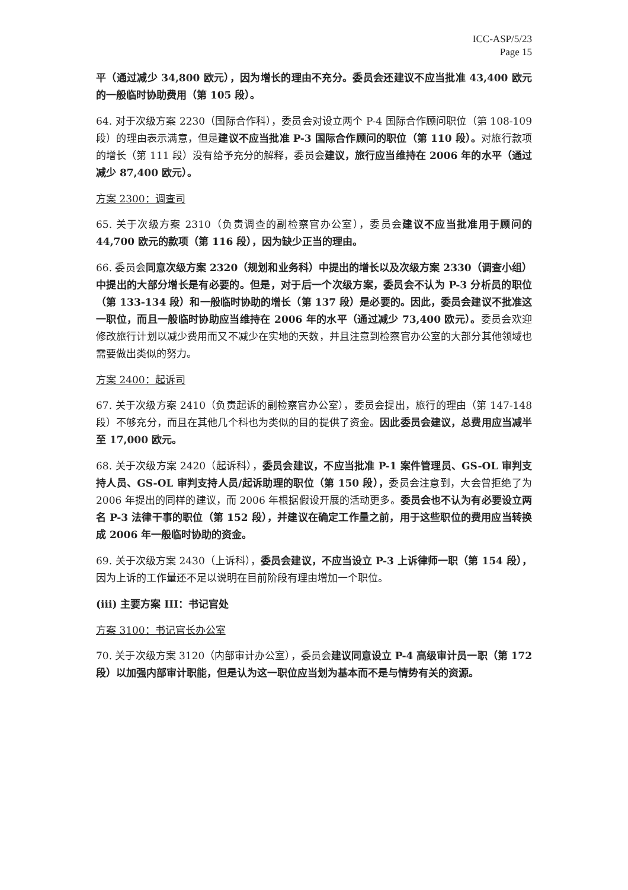ICC-ASP/5/23
Page 15
平（通过减少 34,800 欧元），因为增长的理由不充分。委员会还建议不应当批准 43,400 欧元的一般临时协助费用（第 105 段）。
64. 对于次级方案 2230（国际合作科），委员会对设立两个 P-4 国际合作顾问职位（第 108-109 段）的理由表示满意，但是建议不应当批准 P-3 国际合作顾问的职位（第 110 段）。对旅行款项的增长（第 111 段）没有给予充分的解释，委员会建议，旅行应当维持在 2006 年的水平（通过减少 87,400 欧元）。
方案 2300：调查司
65. 关于次级方案 2310（负责调查的副检察官办公室），委员会建议不应当批准用于顾问的 44,700 欧元的款项（第 116 段），因为缺少正当的理由。
66. 委员会同意次级方案 2320（规划和业务科）中提出的增长以及次级方案 2330（调查小组）中提出的大部分增长是有必要的。但是，对于后一个次级方案，委员会不认为 P-3 分析员的职位（第 133-134 段）和一般临时协助的增长（第 137 段）是必要的。因此，委员会建议不批准这一职位，而且一般临时协助应当维持在 2006 年的水平（通过减少 73,400 欧元）。委员会欢迎修改旅行计划以减少费用而又不减少在实地的天数，并且注意到检察官办公室的大部分其他领域也需要做出类似的努力。
方案 2400：起诉司
67. 关于次级方案 2410（负责起诉的副检察官办公室），委员会提出，旅行的理由（第 147-148 段）不够充分，而且在其他几个科也为类似的目的提供了资金。因此委员会建议，总费用应当减半至 17,000 欧元。
68. 关于次级方案 2420（起诉科），委员会建议，不应当批准 P-1 案件管理员、GS-OL 审判支持人员、GS-OL 审判支持人员/起诉助理的职位（第 150 段），委员会注意到，大会曾拒绝了为 2006 年提出的同样的建议，而 2006 年根据假设开展的活动更多。委员会也不认为有必要设立两名 P-3 法律干事的职位（第 152 段），并建议在确定工作量之前，用于这些职位的费用应当转换成 2006 年一般临时协助的资金。
69. 关于次级方案 2430（上诉科），委员会建议，不应当设立 P-3 上诉律师一职（第 154 段），因为上诉的工作量还不足以说明在目前阶段有理由增加一个职位。
(iii) 主要方案 III：书记官处
方案 3100：书记官长办公室
70. 关于次级方案 3120（内部审计办公室），委员会建议同意设立 P-4 高级审计员一职（第 172 段）以加强内部审计职能，但是认为这一职位应当划为基本而不是与情势有关的资源。